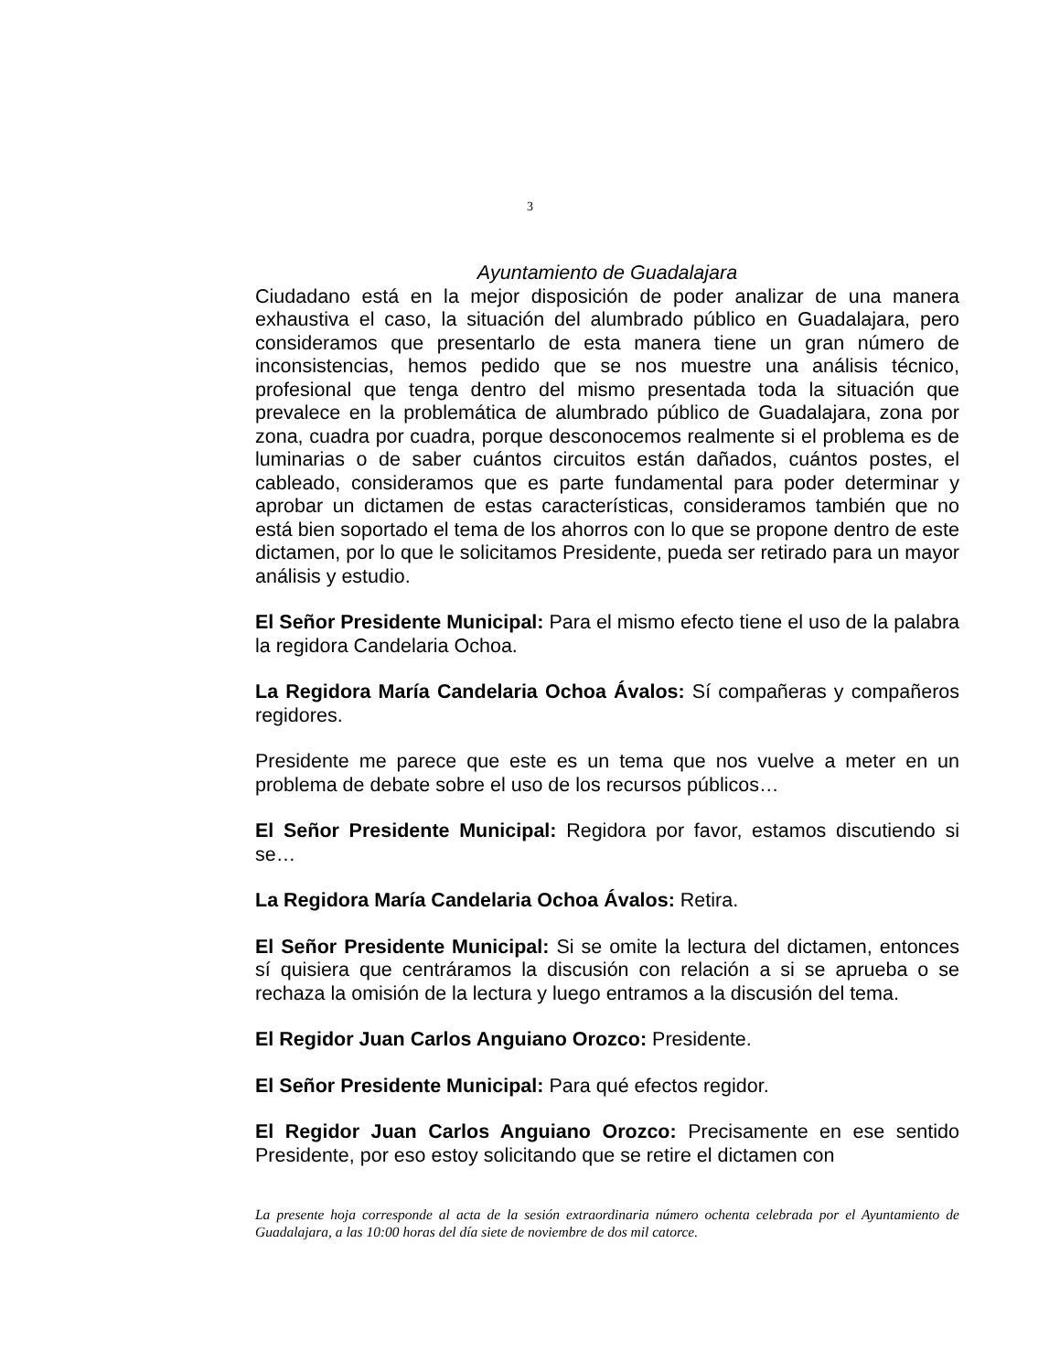3
Ayuntamiento de Guadalajara
Ciudadano está en la mejor disposición de poder analizar de una manera exhaustiva el caso, la situación del alumbrado público en Guadalajara, pero consideramos que presentarlo de esta manera tiene un gran número de inconsistencias, hemos pedido que se nos muestre una análisis técnico, profesional que tenga dentro del mismo presentada toda la situación que prevalece en la problemática de alumbrado público de Guadalajara, zona por zona, cuadra por cuadra, porque desconocemos realmente si el problema es de luminarias o de saber cuántos circuitos están dañados, cuántos postes, el cableado, consideramos que es parte fundamental para poder determinar y aprobar un dictamen de estas características, consideramos también que no está bien soportado el tema de los ahorros con lo que se propone dentro de este dictamen, por lo que le solicitamos Presidente, pueda ser retirado para un mayor análisis y estudio.
El Señor Presidente Municipal: Para el mismo efecto tiene el uso de la palabra la regidora Candelaria Ochoa.
La Regidora María Candelaria Ochoa Ávalos: Sí compañeras y compañeros regidores.
Presidente me parece que este es un tema que nos vuelve a meter en un problema de debate sobre el uso de los recursos públicos…
El Señor Presidente Municipal: Regidora por favor, estamos discutiendo si se…
La Regidora María Candelaria Ochoa Ávalos: Retira.
El Señor Presidente Municipal: Si se omite la lectura del dictamen, entonces sí quisiera que centráramos la discusión con relación a si se aprueba o se rechaza la omisión de la lectura y luego entramos a la discusión del tema.
El Regidor Juan Carlos Anguiano Orozco: Presidente.
El Señor Presidente Municipal: Para qué efectos regidor.
El Regidor Juan Carlos Anguiano Orozco: Precisamente en ese sentido Presidente, por eso estoy solicitando que se retire el dictamen con
La presente hoja corresponde al acta de la sesión extraordinaria número ochenta celebrada por el Ayuntamiento de Guadalajara, a las 10:00 horas del día siete de noviembre de dos mil catorce.